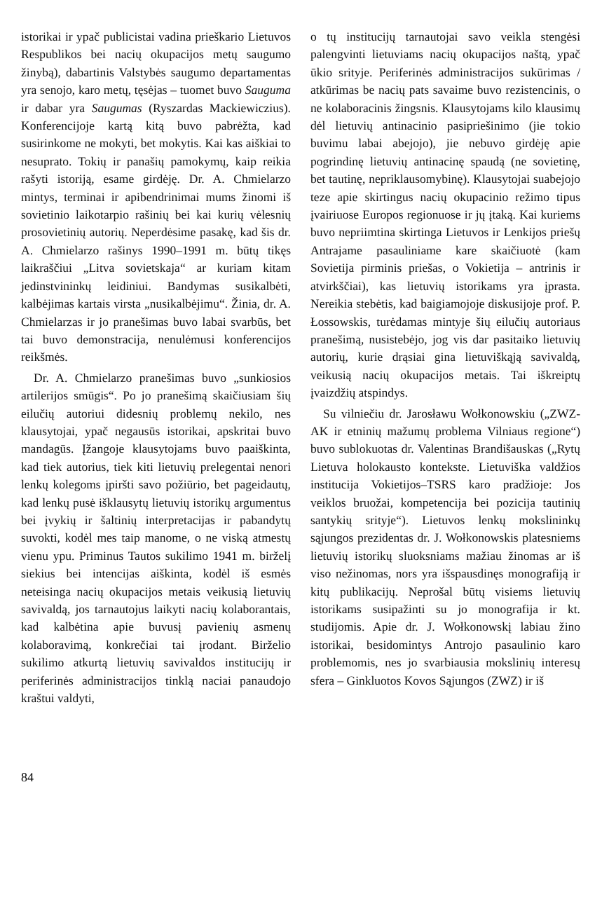istorikai ir ypač publicistai vadina prieškario Lietuvos Respublikos bei nacių okupacijos metų saugumo žinybą), dabartinis Valstybės saugumo departamentas yra senojo, karo metų, tęsėjas – tuomet buvo Sauguma ir dabar yra Saugumas (Ryszardas Mackiewiczius). Konferencijoje kartą kitą buvo pabrėžta, kad susirinkome ne mokyti, bet mokytis. Kai kas aiškiai to nesuprato. Tokių ir panašių pamokymų, kaip reikia rašyti istoriją, esame girdėję. Dr. A. Chmielarzo mintys, terminai ir apibendrinimai mums žinomi iš sovietinio laikotarpio rašinių bei kai kurių vėlesnių prosovietinių autorių. Neperdėsime pasakę, kad šis dr. A. Chmielarzo rašinys 1990–1991 m. būtų tikęs laikraščiui „Litva sovietskaja“ ar kuriam kitam jedinstvininkų leidiniui. Bandymas susikalbėti, kalbėjimas kartais virsta „nusikalbėjimu“. Žinia, dr. A. Chmielarzas ir jo pranešimas buvo labai svarbūs, bet tai buvo demonstracija, nenulėmusi konferencijos reikšmės.
Dr. A. Chmielarzo pranešimas buvo „sunkiosios artilerijos smūgis“. Po jo pranešimą skaičiusiam šių eilučių autoriui didesnių problemų nekilo, nes klausytojai, ypač negausūs istorikai, apskritai buvo mandagūs. Įžangoje klausytojams buvo paaiškinta, kad tiek autorius, tiek kiti lietuvių prelegentai nenori lenkų kolegoms įpiršti savo požiūrio, bet pageidautų, kad lenkų pusė išklausytų lietuvių istorikų argumentus bei įvykių ir šaltinių interpretacijas ir pabandytų suvokti, kodėl mes taip manome, o ne viską atmestų vienu ypu. Priminus Tautos sukilimo 1941 m. birželį siekius bei intencijas aiškinta, kodėl iš esmės neteisinga nacių okupacijos metais veikusią lietuvių savivaldą, jos tarnautojus laikyti nacių kolaborantais, kad kalbėtina apie buvusį pavienių asmenų kolaboravimą, konkrečiai tai įrodant. Birželio sukilimo atkurtą lietuvių savivaldos institucijų ir periferinės administracijos tinklą naciai panaudojo kraštui valdyti,
o tų institucijų tarnautojai savo veikla stengėsi palengvinti lietuviams nacių okupacijos naštą, ypač ūkio srityje. Periferinės administracijos sukūrimas / atkūrimas be nacių pats savaime buvo rezistencinis, o ne kolaboracinis žingsnis. Klausytojams kilo klausimų dėl lietuvių antinacinio pasipriešinimo (jie tokio buvimu labai abejojo), jie nebuvo girdėję apie pogrindinę lietuvių antinacinę spaudą (ne sovietinę, bet tautinę, nepriklausomybinę). Klausytojai suabejojo teze apie skirtingus nacių okupacinio režimo tipus įvairiuose Europos regionuose ir jų įtaką. Kai kuriems buvo nepriimtina skirtinga Lietuvos ir Lenkijos priešų Antrajame pasauliniame kare skaičiuotė (kam Sovietija pirminis priešas, o Vokietija – antrinis ir atvirkščiai), kas lietuvių istorikams yra įprasta. Nereikia stebėtis, kad baigiamojoje diskusijoje prof. P. Łossowskis, turėdamas mintyje šių eilučių autoriaus pranešimą, nusistebėjo, jog vis dar pasitaiko lietuvių autorių, kurie drąsiai gina lietuviškąją savivaldą, veikusią nacių okupacijos metais. Tai iškreiptų įvaizdžių atspindys.
Su vilniečiu dr. Jarosławu Wołkonowskiu („ZWZ-AK ir etninių mažumų problema Vilniaus regione“) buvo sublokuotas dr. Valentinas Brandišauskas („Rytų Lietuva holokausto kontekste. Lietuviška valdžios institucija Vokietijos–TSRS karo pradžioje: Jos veiklos bruožai, kompetencija bei pozicija tautinių santykių srityje“). Lietuvos lenkų mokslininkų sąjungos prezidentas dr. J. Wołkonowskis platesniems lietuvių istorikų sluoksniams mažiau žinomas ar iš viso nežinomas, nors yra išspausdinęs monografiją ir kitų publikacijų. Neprošal būtų visiems lietuvių istorikams susipažinti su jo monografija ir kt. studijomis. Apie dr. J. Wołkonowskį labiau žino istorikai, besidomintys Antrojo pasaulinio karo problemomis, nes jo svarbiausia mokslinių interesų sfera – Ginkluotos Kovos Sąjungos (ZWZ) ir iš
84